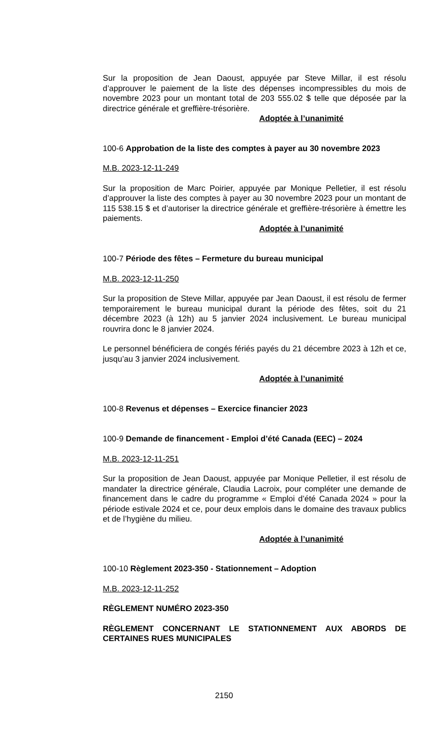Sur la proposition de Jean Daoust, appuyée par Steve Millar, il est résolu d’approuver le paiement de la liste des dépenses incompressibles du mois de novembre 2023 pour un montant total de 203 555.02 $ telle que déposée par la directrice générale et greffière-trésorière.
Adoptée à l’unanimité
100-6 Approbation de la liste des comptes à payer au 30 novembre 2023
M.B. 2023-12-11-249
Sur la proposition de Marc Poirier, appuyée par Monique Pelletier, il est résolu d’approuver la liste des comptes à payer au 30 novembre 2023 pour un montant de 115 538.15 $ et d’autoriser la directrice générale et greffière-trésorière à émettre les paiements.
Adoptée à l’unanimité
100-7 Période des fêtes – Fermeture du bureau municipal
M.B. 2023-12-11-250
Sur la proposition de Steve Millar, appuyée par Jean Daoust, il est résolu de fermer temporairement le bureau municipal durant la période des fêtes, soit du 21 décembre 2023 (à 12h) au 5 janvier 2024 inclusivement. Le bureau municipal rouvrira donc le 8 janvier 2024.
Le personnel bénéficiera de congés fériés payés du 21 décembre 2023 à 12h et ce, jusqu’au 3 janvier 2024 inclusivement.
Adoptée à l’unanimité
100-8 Revenus et dépenses – Exercice financier 2023
100-9 Demande de financement - Emploi d’été Canada (EEC) – 2024
M.B. 2023-12-11-251
Sur la proposition de Jean Daoust, appuyée par Monique Pelletier, il est résolu de mandater la directrice générale, Claudia Lacroix, pour compléter une demande de financement dans le cadre du programme « Emploi d’été Canada 2024 » pour la période estivale 2024 et ce, pour deux emplois dans le domaine des travaux publics et de l’hygiène du milieu.
Adoptée à l’unanimité
100-10 Règlement 2023-350 - Stationnement – Adoption
M.B. 2023-12-11-252
RÈGLEMENT NUMÉRO 2023-350
RÈGLEMENT CONCERNANT LE STATIONNEMENT AUX ABORDS DE CERTAINES RUES MUNICIPALES
2150